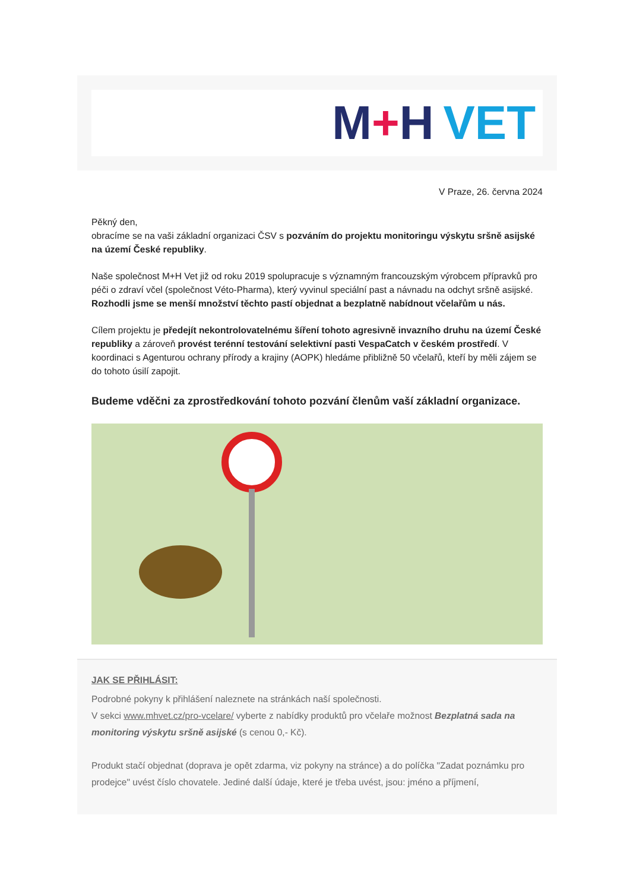M + H VET
V Praze, 26. června 2024
Pěkný den,
obracíme se na vaši základní organizaci ČSV s pozváním do projektu monitoringu výskytu sršně asijské na území České republiky.
Naše společnost M+H Vet již od roku 2019 spolupracuje s významným francouzským výrobcem přípravků pro péči o zdraví včel (společnost Véto-Pharma), který vyvinul speciální past a návnadu na odchyt sršně asijské. Rozhodli jsme se menší množství těchto pastí objednat a bezplatně nabídnout včelařům u nás.
Cílem projektu je předejít nekontrolovatelnému šíření tohoto agresivně invazního druhu na území České republiky a zároveň provést terénní testování selektivní pasti VespaCatch v českém prostředí. V koordinaci s Agenturou ochrany přírody a krajiny (AOPK) hledáme přibližně 50 včelařů, kteří by měli zájem se do tohoto úsilí zapojit.
Budeme vděčni za zprostředkování tohoto pozvání členům vaší základní organizace.
JAK SE PŘIHLÁSIT:
Podrobné pokyny k přihlášení naleznete na stránkách naší společnosti.
V sekci www.mhvet.cz/pro-vcelare/ vyberte z nabídky produktů pro včelaře možnost Bezplatná sada na monitoring výskytu sršně asijské (s cenou 0,- Kč).
Produkt stačí objednat (doprava je opět zdarma, viz pokyny na stránce) a do políčka "Zadat poznámku pro prodejce" uvést číslo chovatele. Jediné další údaje, které je třeba uvést, jsou: jméno a příjmení,